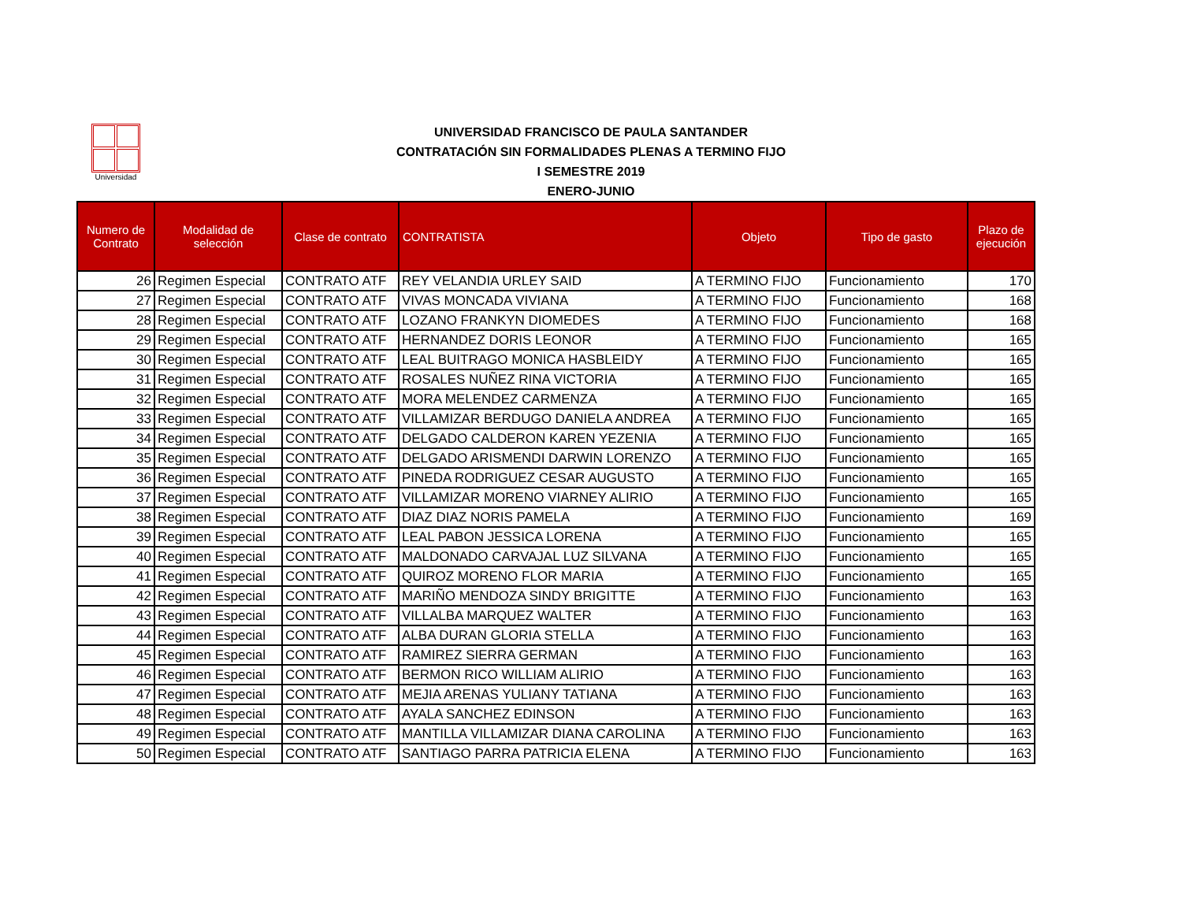Universidad
UNIVERSIDAD FRANCISCO DE PAULA SANTANDER
CONTRATACIÓN SIN FORMALIDADES PLENAS A TERMINO FIJO
I SEMESTRE 2019
ENERO-JUNIO
| Numero de Contrato | Modalidad de selección | Clase de contrato | CONTRATISTA | Objeto | Tipo de gasto | Plazo de ejecución |
| --- | --- | --- | --- | --- | --- | --- |
| 26 | Regimen Especial | CONTRATO ATF | REY VELANDIA URLEY SAID | A TERMINO FIJO | Funcionamiento | 170 |
| 27 | Regimen Especial | CONTRATO ATF | VIVAS MONCADA VIVIANA | A TERMINO FIJO | Funcionamiento | 168 |
| 28 | Regimen Especial | CONTRATO ATF | LOZANO FRANKYN DIOMEDES | A TERMINO FIJO | Funcionamiento | 168 |
| 29 | Regimen Especial | CONTRATO ATF | HERNANDEZ DORIS LEONOR | A TERMINO FIJO | Funcionamiento | 165 |
| 30 | Regimen Especial | CONTRATO ATF | LEAL BUITRAGO MONICA HASBLEIDY | A TERMINO FIJO | Funcionamiento | 165 |
| 31 | Regimen Especial | CONTRATO ATF | ROSALES NUÑEZ RINA VICTORIA | A TERMINO FIJO | Funcionamiento | 165 |
| 32 | Regimen Especial | CONTRATO ATF | MORA MELENDEZ CARMENZA | A TERMINO FIJO | Funcionamiento | 165 |
| 33 | Regimen Especial | CONTRATO ATF | VILLAMIZAR BERDUGO DANIELA ANDREA | A TERMINO FIJO | Funcionamiento | 165 |
| 34 | Regimen Especial | CONTRATO ATF | DELGADO CALDERON KAREN YEZENIA | A TERMINO FIJO | Funcionamiento | 165 |
| 35 | Regimen Especial | CONTRATO ATF | DELGADO ARISMENDI DARWIN LORENZO | A TERMINO FIJO | Funcionamiento | 165 |
| 36 | Regimen Especial | CONTRATO ATF | PINEDA RODRIGUEZ CESAR AUGUSTO | A TERMINO FIJO | Funcionamiento | 165 |
| 37 | Regimen Especial | CONTRATO ATF | VILLAMIZAR MORENO VIARNEY ALIRIO | A TERMINO FIJO | Funcionamiento | 165 |
| 38 | Regimen Especial | CONTRATO ATF | DIAZ DIAZ NORIS PAMELA | A TERMINO FIJO | Funcionamiento | 169 |
| 39 | Regimen Especial | CONTRATO ATF | LEAL PABON JESSICA LORENA | A TERMINO FIJO | Funcionamiento | 165 |
| 40 | Regimen Especial | CONTRATO ATF | MALDONADO CARVAJAL LUZ SILVANA | A TERMINO FIJO | Funcionamiento | 165 |
| 41 | Regimen Especial | CONTRATO ATF | QUIROZ MORENO FLOR MARIA | A TERMINO FIJO | Funcionamiento | 165 |
| 42 | Regimen Especial | CONTRATO ATF | MARIÑO MENDOZA SINDY BRIGITTE | A TERMINO FIJO | Funcionamiento | 163 |
| 43 | Regimen Especial | CONTRATO ATF | VILLALBA MARQUEZ WALTER | A TERMINO FIJO | Funcionamiento | 163 |
| 44 | Regimen Especial | CONTRATO ATF | ALBA DURAN GLORIA STELLA | A TERMINO FIJO | Funcionamiento | 163 |
| 45 | Regimen Especial | CONTRATO ATF | RAMIREZ SIERRA GERMAN | A TERMINO FIJO | Funcionamiento | 163 |
| 46 | Regimen Especial | CONTRATO ATF | BERMON RICO WILLIAM ALIRIO | A TERMINO FIJO | Funcionamiento | 163 |
| 47 | Regimen Especial | CONTRATO ATF | MEJIA ARENAS YULIANY TATIANA | A TERMINO FIJO | Funcionamiento | 163 |
| 48 | Regimen Especial | CONTRATO ATF | AYALA SANCHEZ EDINSON | A TERMINO FIJO | Funcionamiento | 163 |
| 49 | Regimen Especial | CONTRATO ATF | MANTILLA VILLAMIZAR DIANA CAROLINA | A TERMINO FIJO | Funcionamiento | 163 |
| 50 | Regimen Especial | CONTRATO ATF | SANTIAGO PARRA PATRICIA ELENA | A TERMINO FIJO | Funcionamiento | 163 |